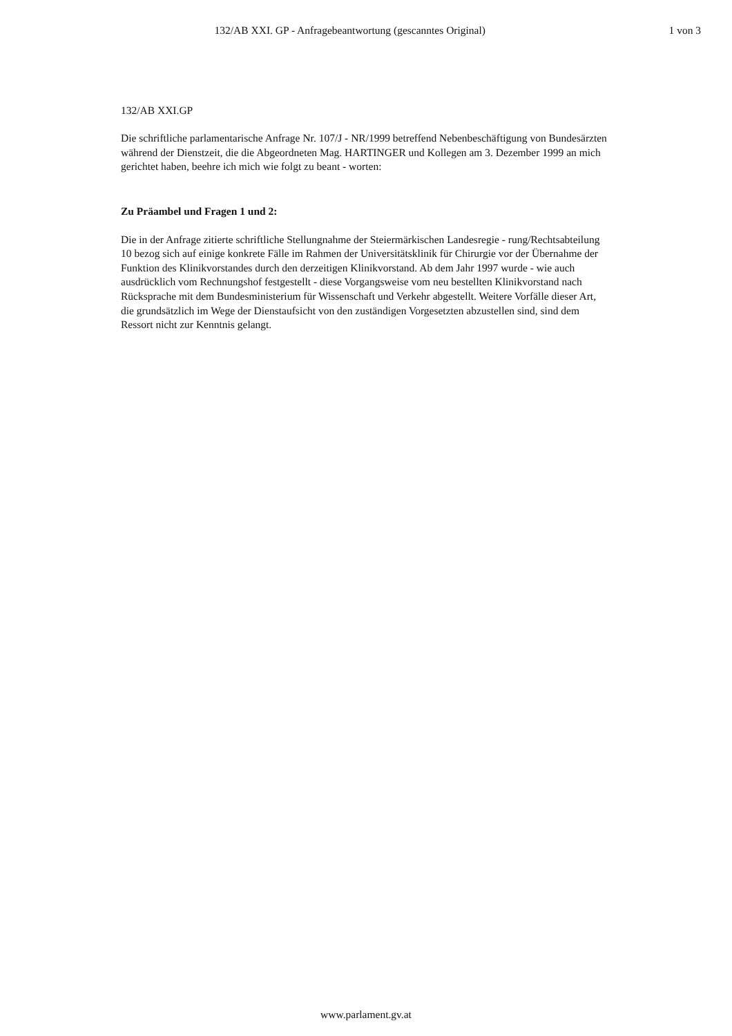132/AB XXI. GP - Anfragebeantwortung (gescanntes Original)
1 von 3
132/AB XXI.GP
Die schriftliche parlamentarische Anfrage Nr. 107/J - NR/1999 betreffend Nebenbeschäftigung von Bundesärzten während der Dienstzeit, die die Abgeordneten Mag. HARTINGER und Kollegen am 3. Dezember 1999 an mich gerichtet haben, beehre ich mich wie folgt zu beant - worten:
Zu Präambel und Fragen 1 und 2:
Die in der Anfrage zitierte schriftliche Stellungnahme der Steiermärkischen Landesregie - rung/Rechtsabteilung 10 bezog sich auf einige konkrete Fälle im Rahmen der Universitätsklinik für Chirurgie vor der Übernahme der Funktion des Klinikvorstandes durch den derzeitigen Klinikvorstand. Ab dem Jahr 1997 wurde - wie auch ausdrücklich vom Rechnungshof festgestellt - diese Vorgangsweise vom neu bestellten Klinikvorstand nach Rücksprache mit dem Bundesministerium für Wissenschaft und Verkehr abgestellt. Weitere Vorfälle dieser Art, die grundsätzlich im Wege der Dienstaufsicht von den zuständigen Vorgesetzten abzustellen sind, sind dem Ressort nicht zur Kenntnis gelangt.
www.parlament.gv.at